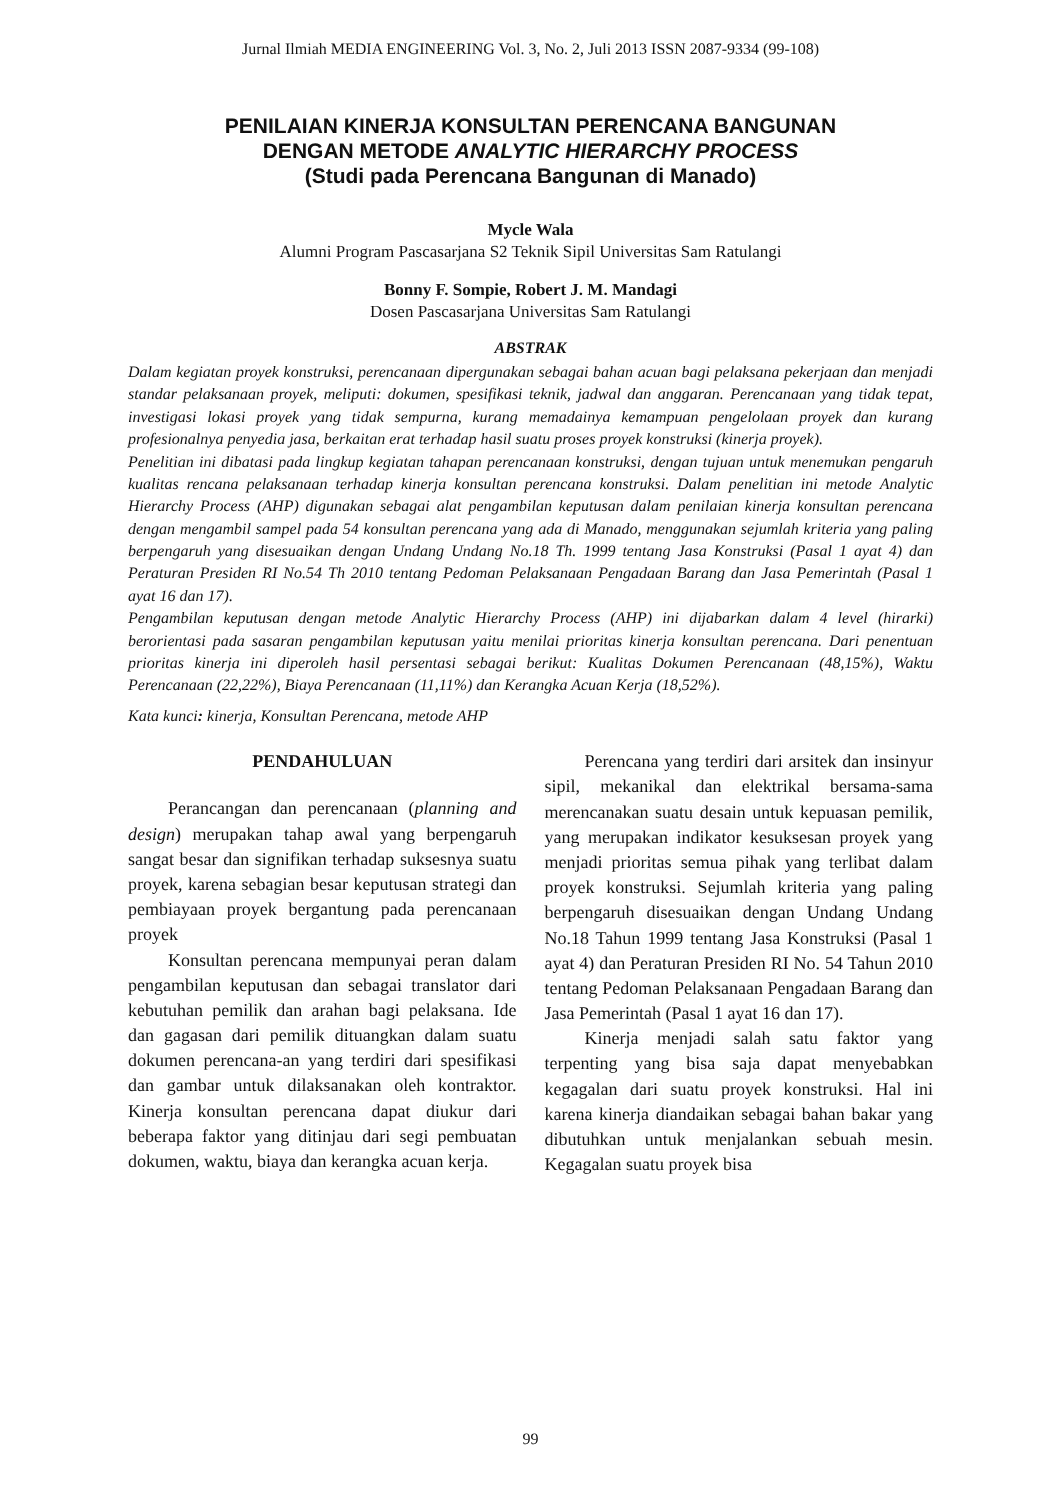Jurnal Ilmiah MEDIA ENGINEERING Vol. 3, No. 2, Juli 2013 ISSN 2087-9334 (99-108)
PENILAIAN KINERJA KONSULTAN PERENCANA BANGUNAN
DENGAN METODE ANALYTIC HIERARCHY PROCESS
(Studi pada Perencana Bangunan di Manado)
Mycle Wala
Alumni Program Pascasarjana S2 Teknik Sipil Universitas Sam Ratulangi
Bonny F. Sompie, Robert J. M. Mandagi
Dosen Pascasarjana Universitas Sam Ratulangi
ABSTRAK
Dalam kegiatan proyek konstruksi, perencanaan dipergunakan sebagai bahan acuan bagi pelaksana pekerjaan dan menjadi standar pelaksanaan proyek, meliputi: dokumen, spesifikasi teknik, jadwal dan anggaran. Perencanaan yang tidak tepat, investigasi lokasi proyek yang tidak sempurna, kurang memadainya kemampuan pengelolaan proyek dan kurang profesionalnya penyedia jasa, berkaitan erat terhadap hasil suatu proses proyek konstruksi (kinerja proyek).
Penelitian ini dibatasi pada lingkup kegiatan tahapan perencanaan konstruksi, dengan tujuan untuk menemukan pengaruh kualitas rencana pelaksanaan terhadap kinerja konsultan perencana konstruksi. Dalam penelitian ini metode Analytic Hierarchy Process (AHP) digunakan sebagai alat pengambilan keputusan dalam penilaian kinerja konsultan perencana dengan mengambil sampel pada 54 konsultan perencana yang ada di Manado, menggunakan sejumlah kriteria yang paling berpengaruh yang disesuaikan dengan Undang Undang No.18 Th. 1999 tentang Jasa Konstruksi (Pasal 1 ayat 4) dan Peraturan Presiden RI No.54 Th 2010 tentang Pedoman Pelaksanaan Pengadaan Barang dan Jasa Pemerintah (Pasal 1 ayat 16 dan 17).
Pengambilan keputusan dengan metode Analytic Hierarchy Process (AHP) ini dijabarkan dalam 4 level (hirarki) berorientasi pada sasaran pengambilan keputusan yaitu menilai prioritas kinerja konsultan perencana. Dari penentuan prioritas kinerja ini diperoleh hasil persentasi sebagai berikut: Kualitas Dokumen Perencanaan (48,15%), Waktu Perencanaan (22,22%), Biaya Perencanaan (11,11%) dan Kerangka Acuan Kerja (18,52%).
Kata kunci: kinerja, Konsultan Perencana, metode AHP
PENDAHULUAN
Perancangan dan perencanaan (planning and design) merupakan tahap awal yang berpengaruh sangat besar dan signifikan terhadap suksesnya suatu proyek, karena sebagian besar keputusan strategi dan pembiayaan proyek bergantung pada perencanaan proyek
Konsultan perencana mempunyai peran dalam pengambilan keputusan dan sebagai translator dari kebutuhan pemilik dan arahan bagi pelaksana. Ide dan gagasan dari pemilik dituangkan dalam suatu dokumen perencana-an yang terdiri dari spesifikasi dan gambar untuk dilaksanakan oleh kontraktor. Kinerja konsultan perencana dapat diukur dari beberapa faktor yang ditinjau dari segi pembuatan dokumen, waktu, biaya dan kerangka acuan kerja.
Perencana yang terdiri dari arsitek dan insinyur sipil, mekanikal dan elektrikal bersama-sama merencanakan suatu desain untuk kepuasan pemilik, yang merupakan indikator kesuksesan proyek yang menjadi prioritas semua pihak yang terlibat dalam proyek konstruksi. Sejumlah kriteria yang paling berpengaruh disesuaikan dengan Undang Undang No.18 Tahun 1999 tentang Jasa Konstruksi (Pasal 1 ayat 4) dan Peraturan Presiden RI No. 54 Tahun 2010 tentang Pedoman Pelaksanaan Pengadaan Barang dan Jasa Pemerintah (Pasal 1 ayat 16 dan 17).
Kinerja menjadi salah satu faktor yang terpenting yang bisa saja dapat menyebabkan kegagalan dari suatu proyek konstruksi. Hal ini karena kinerja diandaikan sebagai bahan bakar yang dibutuhkan untuk menjalankan sebuah mesin. Kegagalan suatu proyek bisa
99